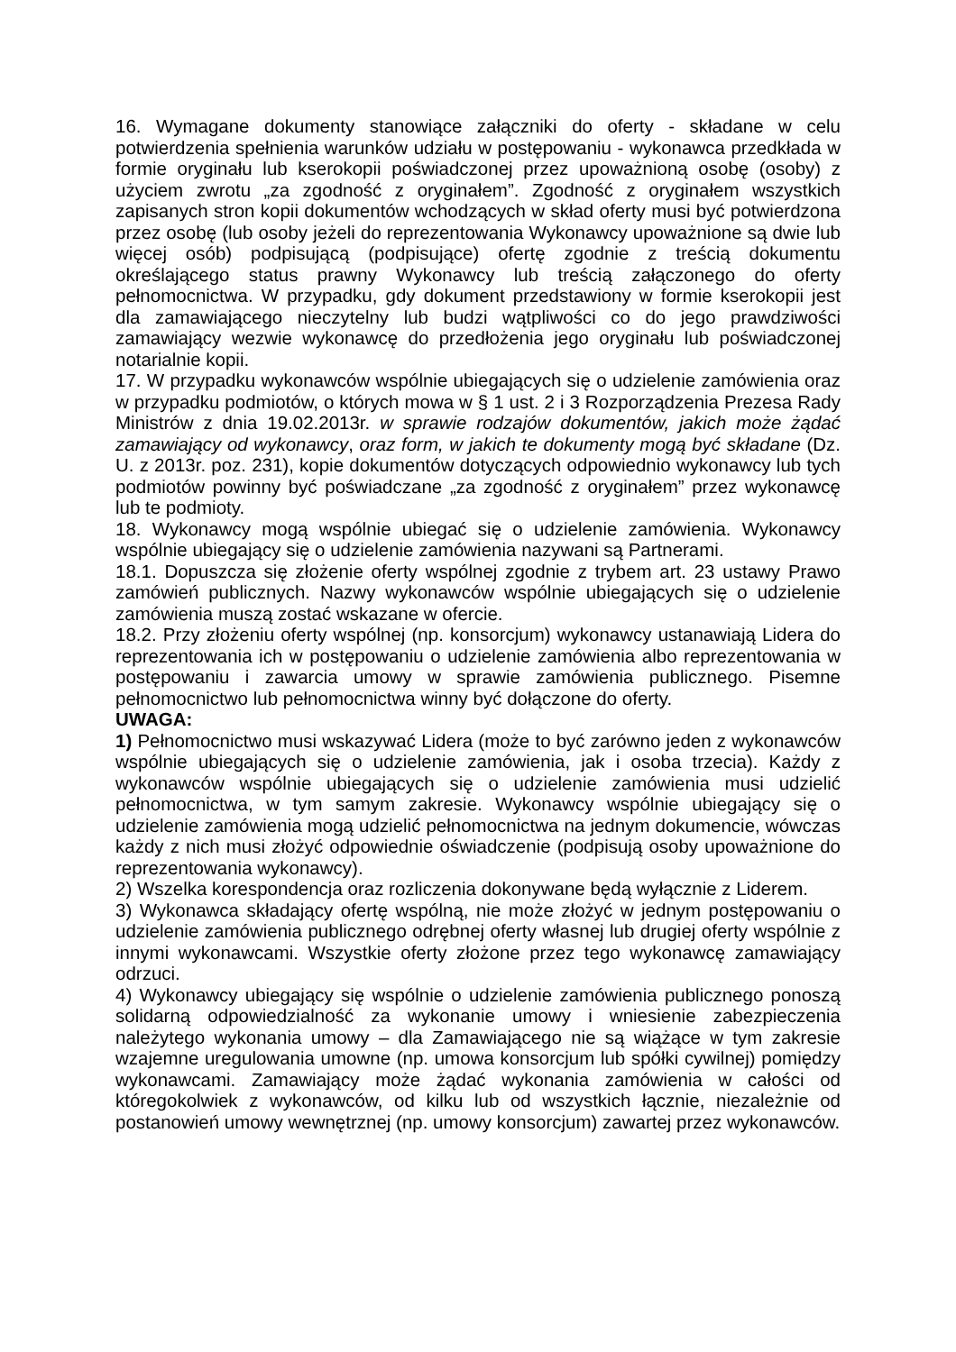16. Wymagane dokumenty stanowiące załączniki do oferty - składane w celu potwierdzenia spełnienia warunków udziału w postępowaniu - wykonawca przedkłada w formie oryginału lub kserokopii poświadczonej przez upoważnioną osobę (osoby) z użyciem zwrotu „za zgodność z oryginałem”. Zgodność z oryginałem wszystkich zapisanych stron kopii dokumentów wchodzących w skład oferty musi być potwierdzona przez osobę (lub osoby jeżeli do reprezentowania Wykonawcy upoważnione są dwie lub więcej osób) podpisującą (podpisujące) ofertę zgodnie z treścią dokumentu określającego status prawny Wykonawcy lub treścią załączonego do oferty pełnomocnictwa. W przypadku, gdy dokument przedstawiony w formie kserokopii jest dla zamawiającego nieczytelny lub budzi wątpliwości co do jego prawdziwości zamawiający wezwie wykonawcę do przedłożenia jego oryginału lub poświadczonej notarialnie kopii.
17. W przypadku wykonawców wspólnie ubiegających się o udzielenie zamówienia oraz w przypadku podmiotów, o których mowa w § 1 ust. 2 i 3 Rozporządzenia Prezesa Rady Ministrów z dnia 19.02.2013r. w sprawie rodzajów dokumentów, jakich może żądać zamawiający od wykonawcy, oraz form, w jakich te dokumenty mogą być składane (Dz. U. z 2013r. poz. 231), kopie dokumentów dotyczących odpowiednio wykonawcy lub tych podmiotów powinny być poświadczane „za zgodność z oryginałem” przez wykonawcę lub te podmioty.
18. Wykonawcy mogą wspólnie ubiegać się o udzielenie zamówienia. Wykonawcy wspólnie ubiegający się o udzielenie zamówienia nazywani są Partnerami.
18.1. Dopuszcza się złożenie oferty wspólnej zgodnie z trybem art. 23 ustawy Prawo zamówień publicznych. Nazwy wykonawców wspólnie ubiegających się o udzielenie zamówienia muszą zostać wskazane w ofercie.
18.2. Przy złożeniu oferty wspólnej (np. konsorcjum) wykonawcy ustanawiają Lidera do reprezentowania ich w postępowaniu o udzielenie zamówienia albo reprezentowania w postępowaniu i zawarcia umowy w sprawie zamówienia publicznego. Pisemne pełnomocnictwo lub pełnomocnictwa winny być dołączone do oferty.
UWAGA:
1) Pełnomocnictwo musi wskazywać Lidera (może to być zarówno jeden z wykonawców wspólnie ubiegających się o udzielenie zamówienia, jak i osoba trzecia). Każdy z wykonawców wspólnie ubiegających się o udzielenie zamówienia musi udzielić pełnomocnictwa, w tym samym zakresie. Wykonawcy wspólnie ubiegający się o udzielenie zamówienia mogą udzielić pełnomocnictwa na jednym dokumencie, wówczas każdy z nich musi złożyć odpowiednie oświadczenie (podpisują osoby upoważnione do reprezentowania wykonawcy).
2) Wszelka korespondencja oraz rozliczenia dokonywane będą wyłącznie z Liderem.
3) Wykonawca składający ofertę wspólną, nie może złożyć w jednym postępowaniu o udzielenie zamówienia publicznego odrębnej oferty własnej lub drugiej oferty wspólnie z innymi wykonawcami. Wszystkie oferty złożone przez tego wykonawcę zamawiający odrzuci.
4) Wykonawcy ubiegający się wspólnie o udzielenie zamówienia publicznego ponoszą solidarną odpowiedzialność za wykonanie umowy i wniesienie zabezpieczenia należytego wykonania umowy – dla Zamawiającego nie są wiążące w tym zakresie wzajemne uregulowania umowne (np. umowa konsorcjum lub spółki cywilnej) pomiędzy wykonawcami. Zamawiający może żądać wykonania zamówienia w całości od któregokolwiek z wykonawców, od kilku lub od wszystkich łącznie, niezależnie od postanowień umowy wewnętrznej (np. umowy konsorcjum) zawartej przez wykonawców.